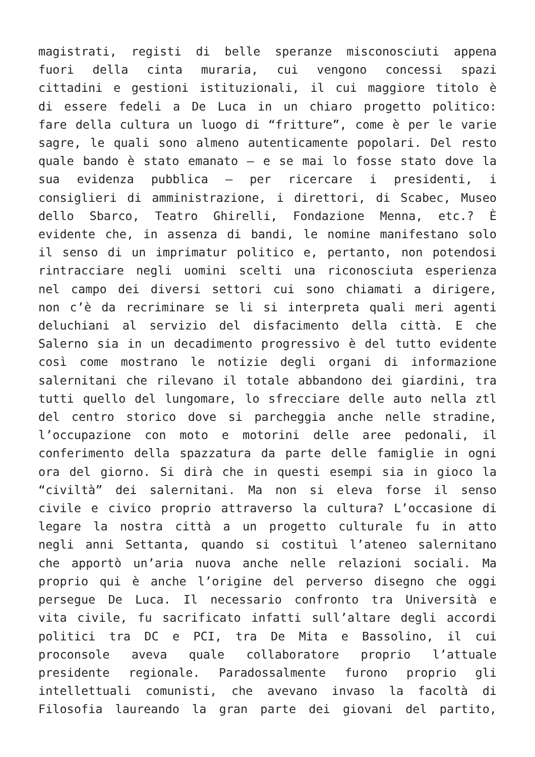magistrati, registi di belle speranze misconosciuti appena
fuori della cinta muraria, cui vengono concessi spazi
cittadini e gestioni istituzionali, il cui maggiore titolo è
di essere fedeli a De Luca in un chiaro progetto politico:
fare della cultura un luogo di “fritture”, come è per le varie
sagre, le quali sono almeno autenticamente popolari. Del resto
quale bando è stato emanato – e se mai lo fosse stato dove la
sua evidenza pubblica – per ricercare i presidenti, i
consiglieri di amministrazione, i direttori, di Scabec, Museo
dello Sbarco, Teatro Ghirelli, Fondazione Menna, etc.? È
evidente che, in assenza di bandi, le nomine manifestano solo
il senso di un imprimatur politico e, pertanto, non potendosi
rintracciare negli uomini scelti una riconosciuta esperienza
nel campo dei diversi settori cui sono chiamati a dirigere,
non c’è da recriminare se li si interpreta quali meri agenti
deluchiani al servizio del disfacimento della città. E che
Salerno sia in un decadimento progressivo è del tutto evidente
così come mostrano le notizie degli organi di informazione
salernitani che rilevano il totale abbandono dei giardini, tra
tutti quello del lungomare, lo sfrecciare delle auto nella ztl
del centro storico dove si parcheggia anche nelle stradine,
l’occupazione con moto e motorini delle aree pedonali, il
conferimento della spazzatura da parte delle famiglie in ogni
ora del giorno. Si dirà che in questi esempi sia in gioco la
“civiltà” dei salernitani. Ma non si eleva forse il senso
civile e civico proprio attraverso la cultura? L’occasione di
legare la nostra città a un progetto culturale fu in atto
negli anni Settanta, quando si costituì l’ateneo salernitano
che apportò un’aria nuova anche nelle relazioni sociali. Ma
proprio qui è anche l’origine del perverso disegno che oggi
persegue De Luca. Il necessario confronto tra Università e
vita civile, fu sacrificato infatti sull’altare degli accordi
politici tra DC e PCI, tra De Mita e Bassolino, il cui
proconsole aveva quale collaboratore proprio l’attuale
presidente regionale. Paradossalmente furono proprio gli
intellettuali comunisti, che avevano invaso la facoltà di
Filosofia laureando la gran parte dei giovani del partito,